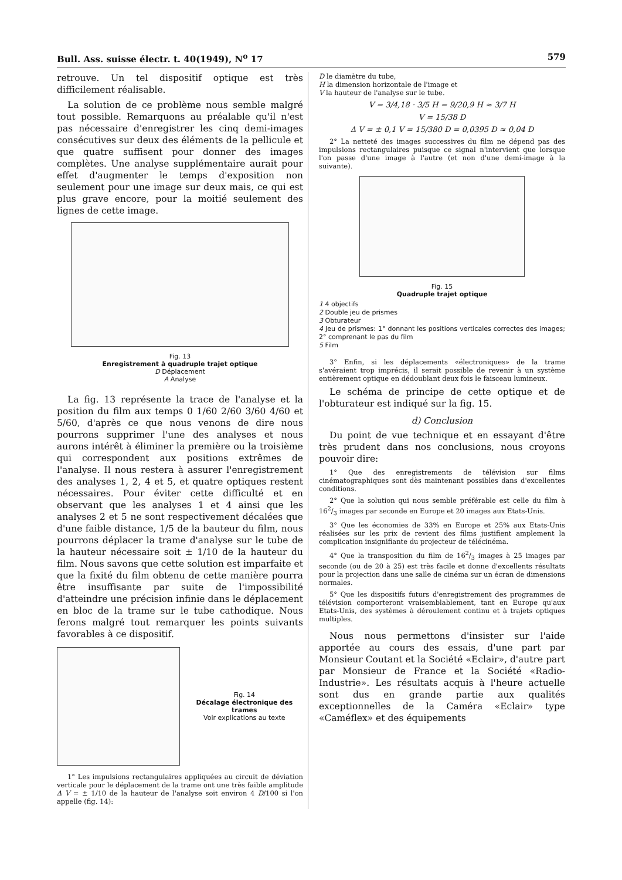Bull. Ass. suisse électr. t. 40(1949), N<sup>o</sup> 17 579
retrouve. Un tel dispositif optique est très difficilement réalisable.
La solution de ce problème nous semble malgré tout possible. Remarquons au préalable qu'il n'est pas nécessaire d'enregistrer les cinq demi-images consécutives sur deux des éléments de la pellicule et que quatre suffisent pour donner des images complètes. Une analyse supplémentaire aurait pour effet d'augmenter le temps d'exposition non seulement pour une image sur deux mais, ce qui est plus grave encore, pour la moitié seulement des lignes de cette image.
Fig. 13
Enregistrement à quadruple trajet optique
D Déplacement
A Analyse
La fig. 13 représente la trace de l'analyse et la position du film aux temps 0 1/60 2/60 3/60 4/60 et 5/60, d'après ce que nous venons de dire nous pourrons supprimer l'une des analyses et nous aurons intérêt à éliminer la première ou la troisième qui correspondent aux positions extrêmes de l'analyse. Il nous restera à assurer l'enregistrement des analyses 1, 2, 4 et 5, et quatre optiques restent nécessaires. Pour éviter cette difficulté et en observant que les analyses 1 et 4 ainsi que les analyses 2 et 5 ne sont respectivement décalées que d'une faible distance, 1/5 de la bauteur du film, nous pourrons déplacer la trame d'analyse sur le tube de la hauteur nécessaire soit ± 1/10 de la hauteur du film. Nous savons que cette solution est imparfaite et que la fixité du film obtenu de cette manière pourra être insuffisante par suite de l'impossibilité d'atteindre une précision infinie dans le déplacement en bloc de la trame sur le tube cathodique. Nous ferons malgré tout remarquer les points suivants favorables à ce dispositif.
Fig. 14
Décalage électronique des trames
Voir explications au texte
1° Les impulsions rectangulaires appliquées au circuit de déviation verticale pour le déplacement de la trame ont une très faible amplitude Δ V = ± 1/10 de la hauteur de l'analyse soit environ 4 D/100 si l'on appelle (fig. 14):
D le diamètre du tube,
H la dimension horizontale de l'image et
V la hauteur de l'analyse sur le tube.
V = 3/4,18 · 3/5 H = 9/20,9 H ≈ 3/7 H
V = 15/38 D
Δ V = ± 0,1 V = 15/380 D = 0,0395 D ≈ 0,04 D
2° La netteté des images successives du film ne dépend pas des impulsions rectangulaires puisque ce signal n'intervient que lorsque l'on passe d'une image à l'autre (et non d'une demi-image à la suivante).
Fig. 15
Quadruple trajet optique
1 4 objectifs
2 Double jeu de prismes
3 Obturateur
4 Jeu de prismes: 1° donnant les positions verticales correctes des images; 2° comprenant le pas du film
5 Film
3° Enfin, si les déplacements «électroniques» de la trame s'avéraient trop imprécis, il serait possible de revenir à un système entièrement optique en dédoublant deux fois le faisceau lumineux.
Le schéma de principe de cette optique et de l'obturateur est indiqué sur la fig. 15.
d) Conclusion
Du point de vue technique et en essayant d'être très prudent dans nos conclusions, nous croyons pouvoir dire:
1° Que des enregistrements de télévision sur films cinématographiques sont dès maintenant possibles dans d'excellentes conditions.
2° Que la solution qui nous semble préférable est celle du film à 162/3 images par seconde en Europe et 20 images aux Etats-Unis.
3° Que les économies de 33% en Europe et 25% aux Etats-Unis réalisées sur les prix de revient des films justifient amplement la complication insignifiante du projecteur de télécinéma.
4° Que la transposition du film de 162/3 images à 25 images par seconde (ou de 20 à 25) est très facile et donne d'excellents résultats pour la projection dans une salle de cinéma sur un écran de dimensions normales.
5° Que les dispositifs futurs d'enregistrement des programmes de télévision comporteront vraisemblablement, tant en Europe qu'aux Etats-Unis, des systèmes à déroulement continu et à trajets optiques multiples.
Nous nous permettons d'insister sur l'aide apportée au cours des essais, d'une part par Monsieur Coutant et la Société «Eclair», d'autre part par Monsieur de France et la Société «Radio-Industrie». Les résultats acquis à l'heure actuelle sont dus en grande partie aux qualités exceptionnelles de la Caméra «Eclair» type «Caméflex» et des équipements